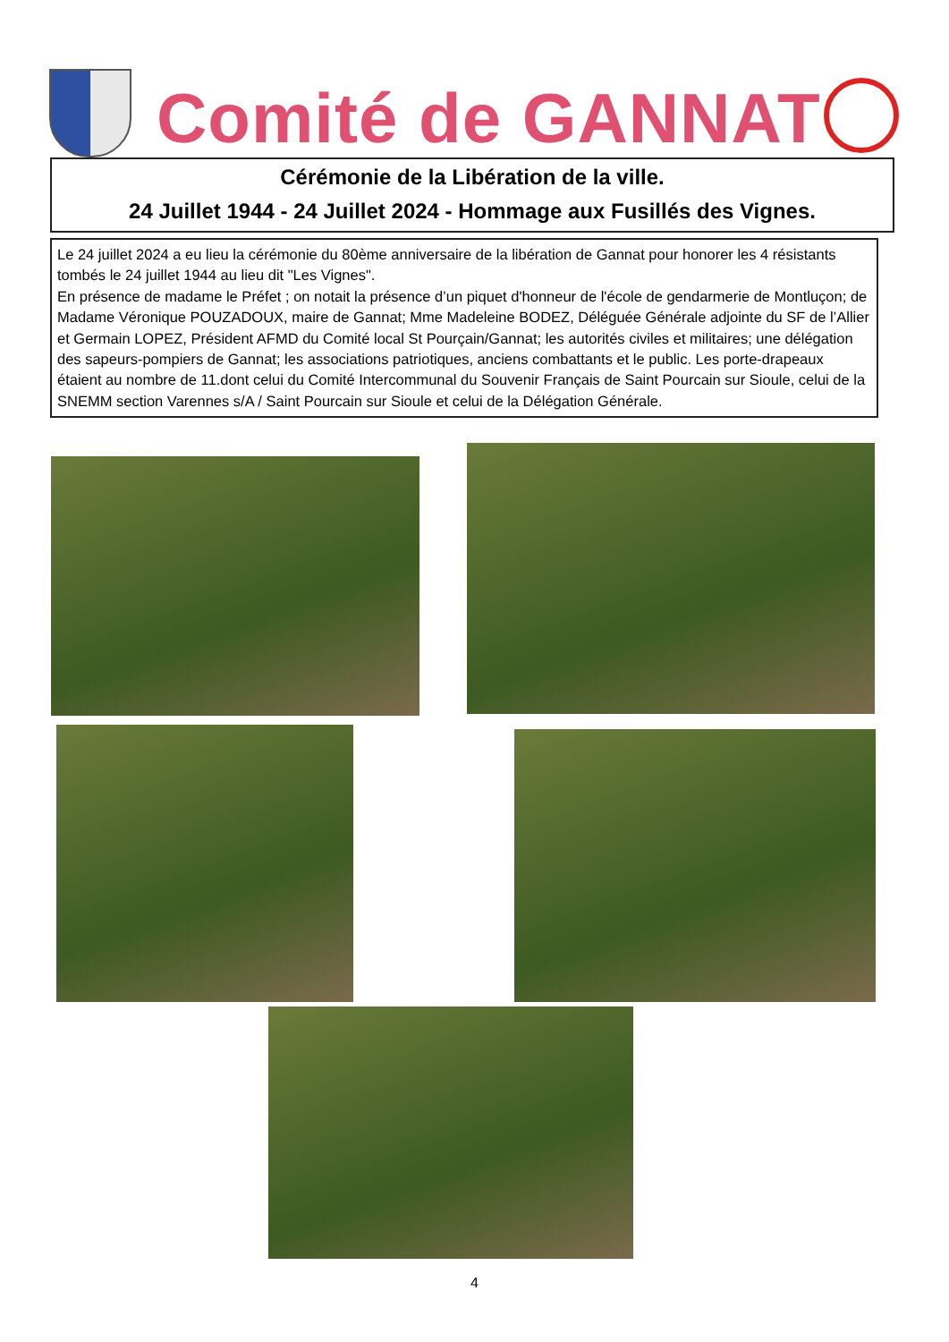Comité de GANNAT
Cérémonie de la Libération de la ville.
24 Juillet 1944 - 24 Juillet 2024 - Hommage aux Fusillés des Vignes.
Le 24 juillet 2024 a eu lieu la cérémonie du 80ème anniversaire de la libération de Gannat pour honorer les 4 résistants tombés le 24 juillet 1944 au lieu dit "Les Vignes".
En présence de madame le Préfet ; on notait la présence d’un piquet d'honneur de l'école de gendarmerie de Montluçon; de Madame Véronique POUZADOUX, maire de Gannat; Mme Madeleine BODEZ, Déléguée Générale adjointe du SF de l’Allier et Germain LOPEZ, Président AFMD du Comité local St Pourçain/Gannat; les autorités civiles et militaires; une délégation des sapeurs-pompiers de Gannat; les associations patriotiques, anciens combattants et le public. Les porte-drapeaux étaient au nombre de 11.dont celui du Comité Intercommunal du Souvenir Français de Saint Pourcain sur Sioule, celui de la SNEMM section Varennes s/A / Saint Pourcain sur Sioule et celui de la Délégation Générale.
4